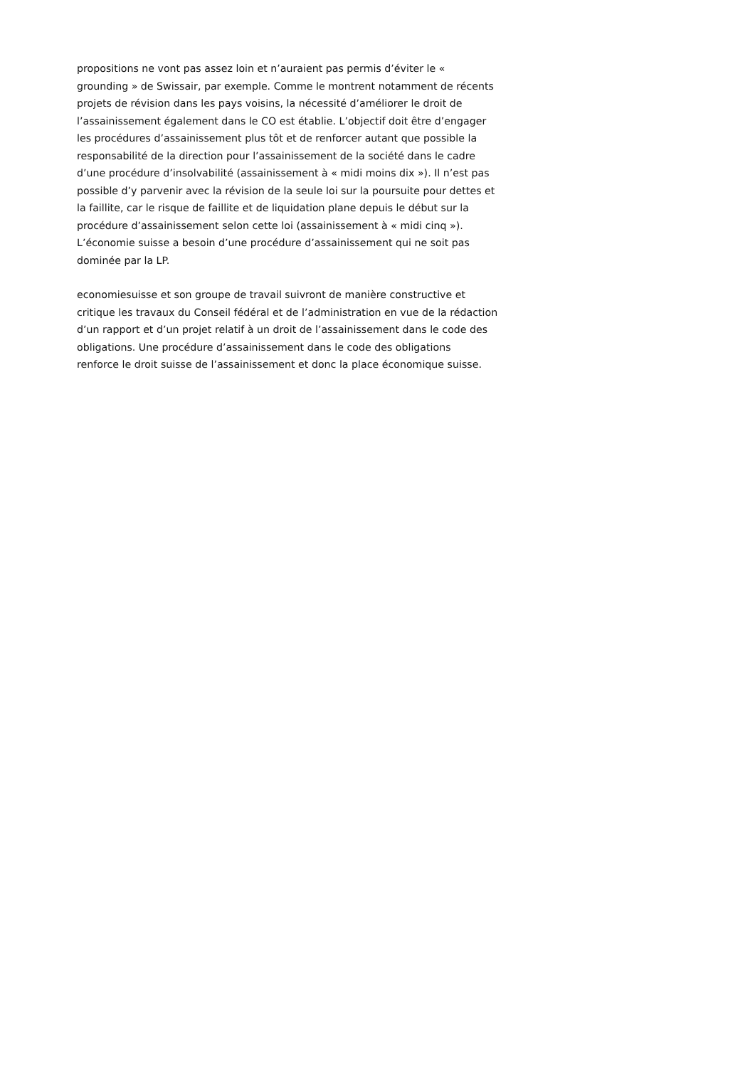propositions ne vont pas assez loin et n’auraient pas permis d’éviter le «
grounding » de Swissair, par exemple. Comme le montrent notamment de récents
projets de révision dans les pays voisins, la nécessité d’améliorer le droit de
l’assainissement également dans le CO est établie. L’objectif doit être d’engager
les procédures d’assainissement plus tôt et de renforcer autant que possible la
responsabilité de la direction pour l’assainissement de la société dans le cadre
d’une procédure d’insolvabilité (assainissement à « midi moins dix »). Il n’est pas
possible d’y parvenir avec la révision de la seule loi sur la poursuite pour dettes et
la faillite, car le risque de faillite et de liquidation plane depuis le début sur la
procédure d’assainissement selon cette loi (assainissement à « midi cinq »).
L’économie suisse a besoin d’une procédure d’assainissement qui ne soit pas
dominée par la LP.
economiesuisse et son groupe de travail suivront de manière constructive et
critique les travaux du Conseil fédéral et de l’administration en vue de la rédaction
d’un rapport et d’un projet relatif à un droit de l’assainissement dans le code des
obligations. Une procédure d’assainissement dans le code des obligations
renforce le droit suisse de l’assainissement et donc la place économique suisse.